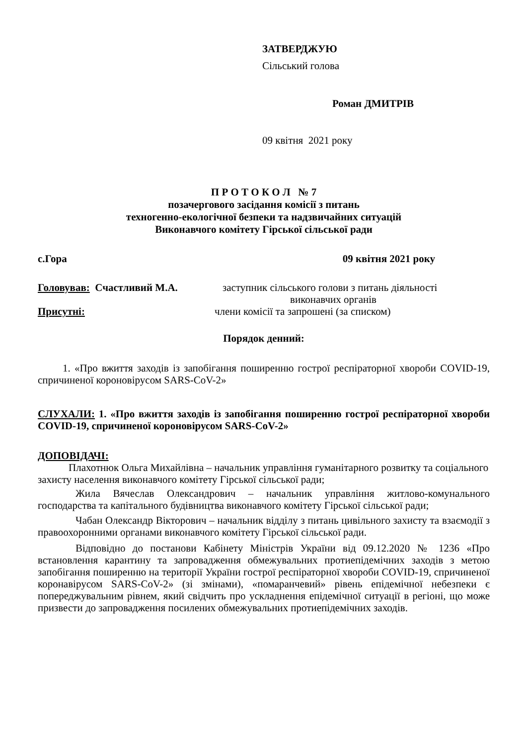ЗАТВЕРДЖУЮ
Сільський голова
Роман ДМИТРІВ
09 квітня 2021 року
П Р О Т О К О Л № 7
позачергового засідання комісії з питань
техногенно-екологічної безпеки та надзвичайних ситуацій
Виконавчого комітету Гірської сільської ради
с.Гора 09 квітня 2021 року
Головував: Счастливий М.А. заступник сільського голови з питань діяльності
виконавчих органів
Присутні: члени комісії та запрошені (за списком)
Порядок денний:
1. «Про вжиття заходів із запобігання поширенню гострої респіраторної хвороби COVID-19, спричиненої короновірусом SARS-CoV-2»
СЛУХАЛИ: 1. «Про вжиття заходів із запобігання поширенню гострої респіраторної хвороби COVID-19, спричиненої короновірусом SARS-CoV-2»
ДОПОВІДАЧІ:
Плахотнюк Ольга Михайлівна – начальник управління гуманітарного розвитку та соціального захисту населення виконавчого комітету Гірської сільської ради;
Жила Вячеслав Олександрович – начальник управління житлово-комунального господарства та капітального будівництва виконавчого комітету Гірської сільської ради;
Чабан Олександр Вікторович – начальник відділу з питань цивільного захисту та взаємодії з правоохоронними органами виконавчого комітету Гірської сільської ради.
Відповідно до постанови Кабінету Міністрів України від 09.12.2020 № 1236 «Про встановлення карантину та запровадження обмежувальних протиепідемічних заходів з метою запобігання поширенню на території України гострої респіраторної хвороби COVID-19, спричиненої коронавірусом SARS-CoV-2» (зі змінами), «помаранчевий» рівень епідемічної небезпеки є попереджувальним рівнем, який свідчить про ускладнення епідемічної ситуації в регіоні, що може призвести до запровадження посилених обмежувальних протиепідемічних заходів.